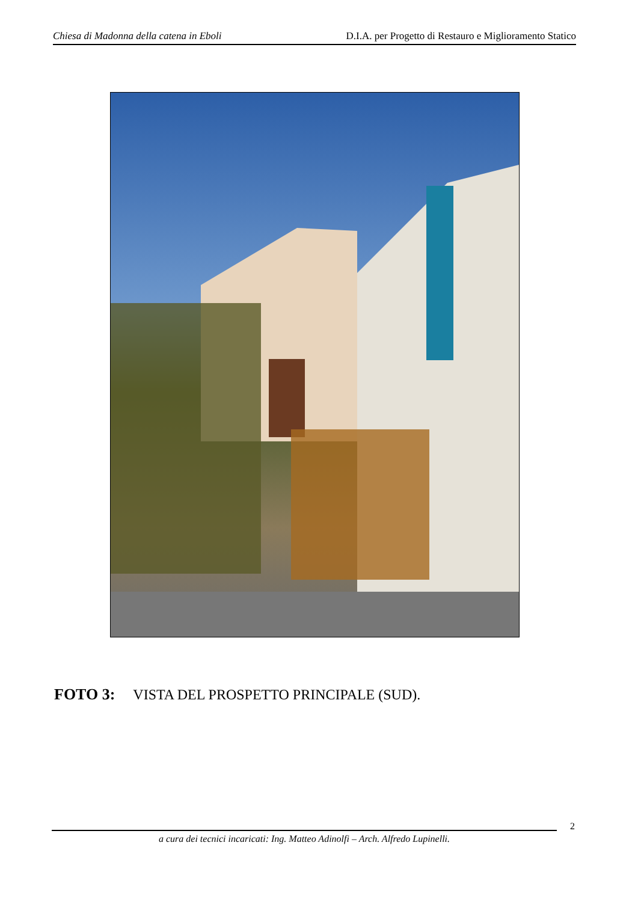Chiesa di Madonna della catena in Eboli D.I.A. per Progetto di Restauro e Miglioramento Statico
FOTO 3: VISTA DEL PROSPETTO PRINCIPALE (SUD).
2
a cura dei tecnici incaricati: Ing. Matteo Adinolfi – Arch. Alfredo Lupinelli.